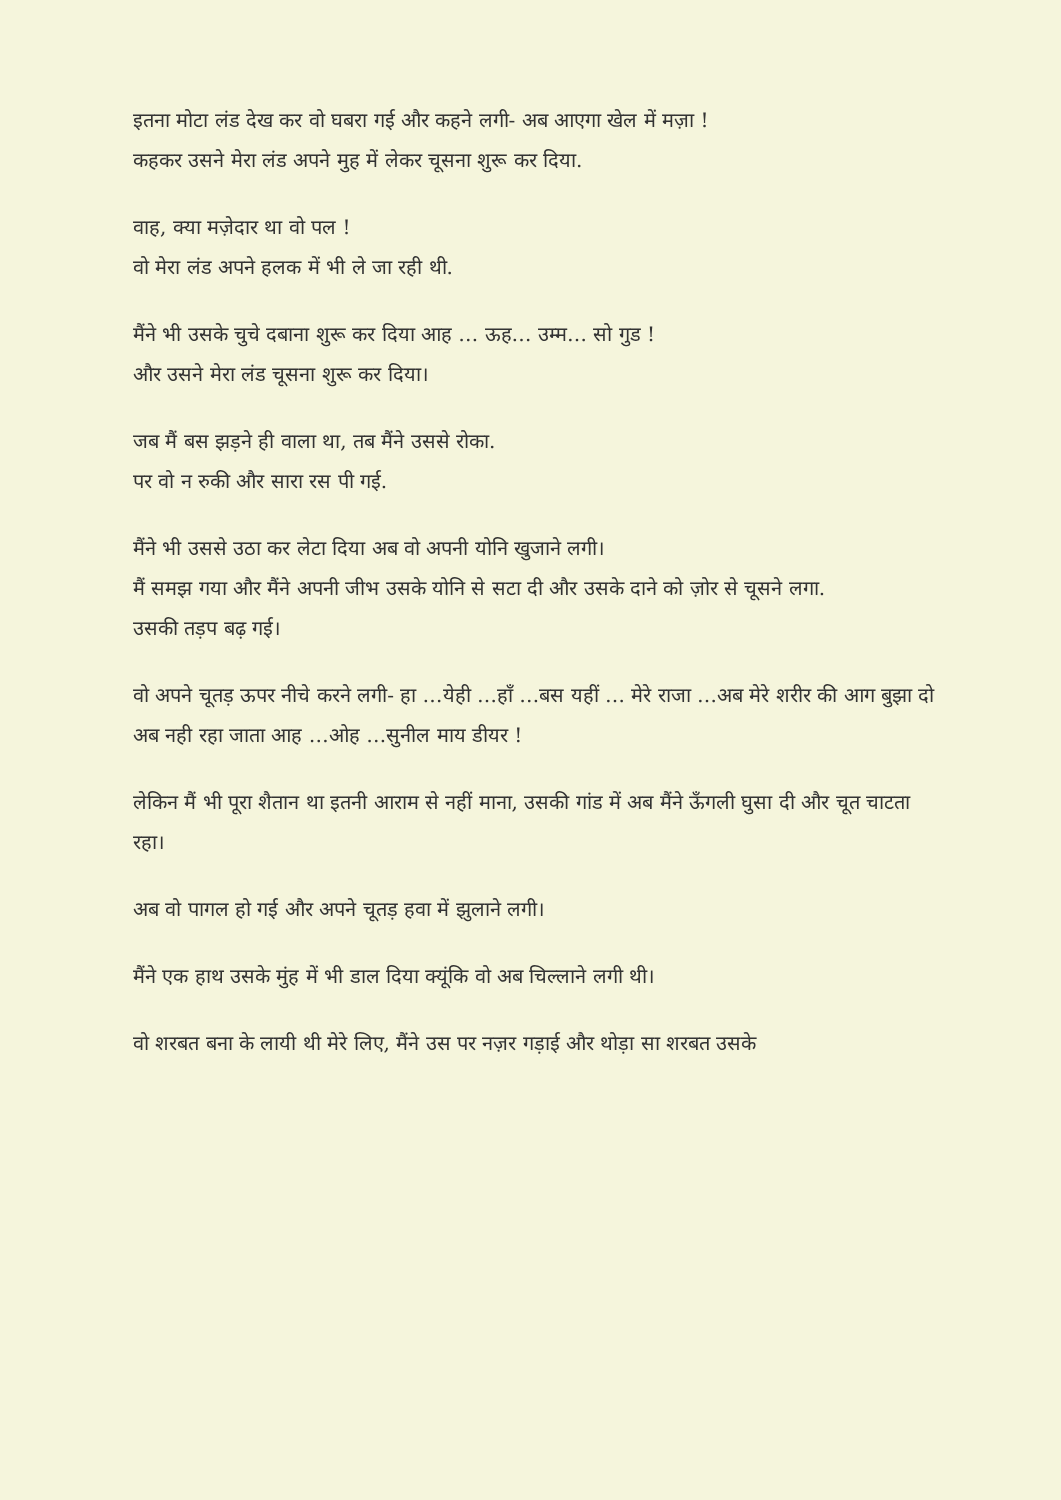इतना मोटा लंड देख कर वो घबरा गई और कहने लगी- अब आएगा खेल में मज़ा !
कहकर उसने मेरा लंड अपने मुह में लेकर चूसना शुरू कर दिया.
वाह, क्या मज़ेदार था वो पल !
वो मेरा लंड अपने हलक में भी ले जा रही थी.
मैंने भी उसके चुचे दबाना शुरू कर दिया आह … ऊह… उम्म… सो गुड !
और उसने मेरा लंड चूसना शुरू कर दिया।
जब मैं बस झड़ने ही वाला था, तब मैंने उससे रोका.
पर वो न रुकी और सारा रस पी गई.
मैंने भी उससे उठा कर लेटा दिया अब वो अपनी योनि खुजाने लगी।
मैं समझ गया और मैंने अपनी जीभ उसके योनि से सटा दी और उसके दाने को ज़ोर से चूसने लगा.
उसकी तड़प बढ़ गई।
वो अपने चूतड़ ऊपर नीचे करने लगी- हा …येही …हाँ …बस यहीं … मेरे राजा …अब मेरे शरीर की आग बुझा दो अब नही रहा जाता आह …ओह …सुनील माय डीयर !
लेकिन मैं भी पूरा शैतान था इतनी आराम से नहीं माना, उसकी गांड में अब मैंने ऊँगली घुसा दी और चूत चाटता रहा।
अब वो पागल हो गई और अपने चूतड़ हवा में झुलाने लगी।
मैंने एक हाथ उसके मुंह में भी डाल दिया क्यूंकि वो अब चिल्लाने लगी थी।
वो शरबत बना के लायी थी मेरे लिए, मैंने उस पर नज़र गड़ाई और थोड़ा सा शरबत उसके